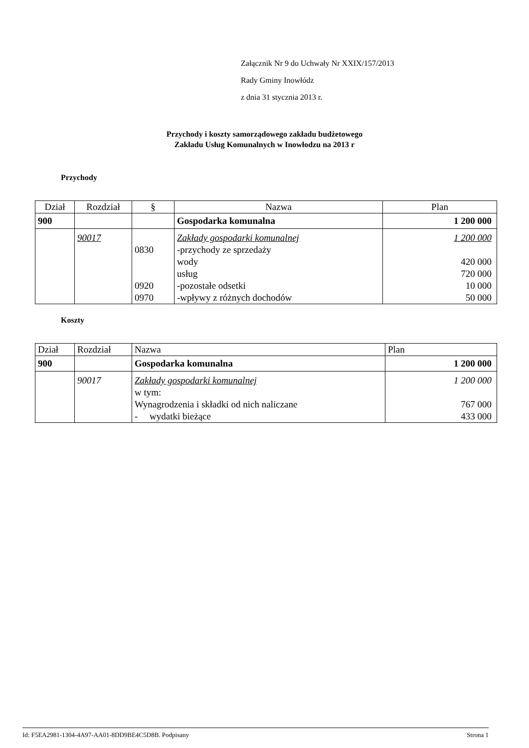Załącznik Nr 9 do Uchwały Nr XXIX/157/2013
Rady Gminy Inowłódz
z dnia 31 stycznia 2013 r.
Przychody i koszty samorządowego zakładu budżetowego
Zakładu Usług Komunalnych w Inowłodzu na 2013 r
Przychody
| Dział | Rozdział | § | Nazwa | Plan |
| --- | --- | --- | --- | --- |
| 900 | | | Gospodarka komunalna | 1 200 000 |
| | 90017 | 0830 0920 0970 | Zakłady gospodarki komunalnej -przychody ze sprzedaży wody usług -pozostałe odsetki -wpływy z różnych dochodów | 1 200 000 420 000 720 000 10 000 50 000 |
Koszty
| Dział | Rozdział | Nazwa | Plan |
| --- | --- | --- | --- |
| 900 | | Gospodarka komunalna | 1 200 000 |
| | 90017 | Zakłady gospodarki komunalnej w tym: Wynagrodzenia i składki od nich naliczane - wydatki bieżące | 1 200 000 767 000 433 000 |
Id: F5EA2981-1304-4A97-AA01-8DD9BE4C5D8B. Podpisany Strona 1